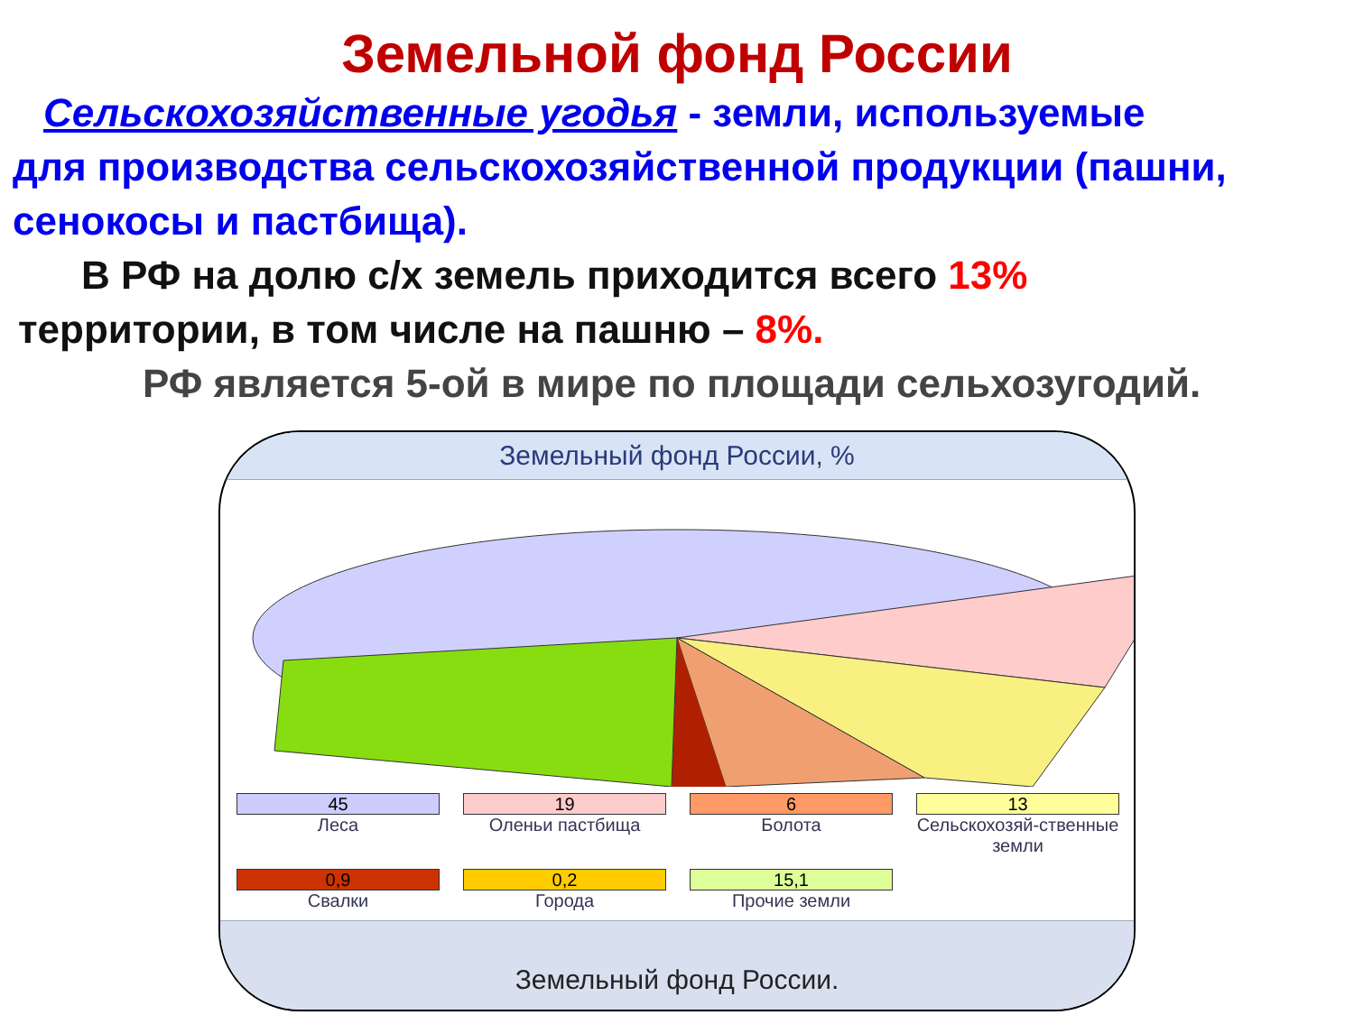Земельной фонд России
Сельскохозяйственные угодья - земли, используемые
для производства сельскохозяйственной продукции (пашни, сенокосы и пастбища).
В РФ на долю с/х земель приходится всего 13%
территории, в том числе на пашню – 8%.
РФ является 5-ой в мире по площади сельхозугодий.
Земельный фонд России, %
45
Леса
19
Оленьи пастбища
6
Болота
13
Сельскохозяй-ственные земли
0,9
Свалки
0,2
Города
15,1
Прочие земли
Земельный фонд России.